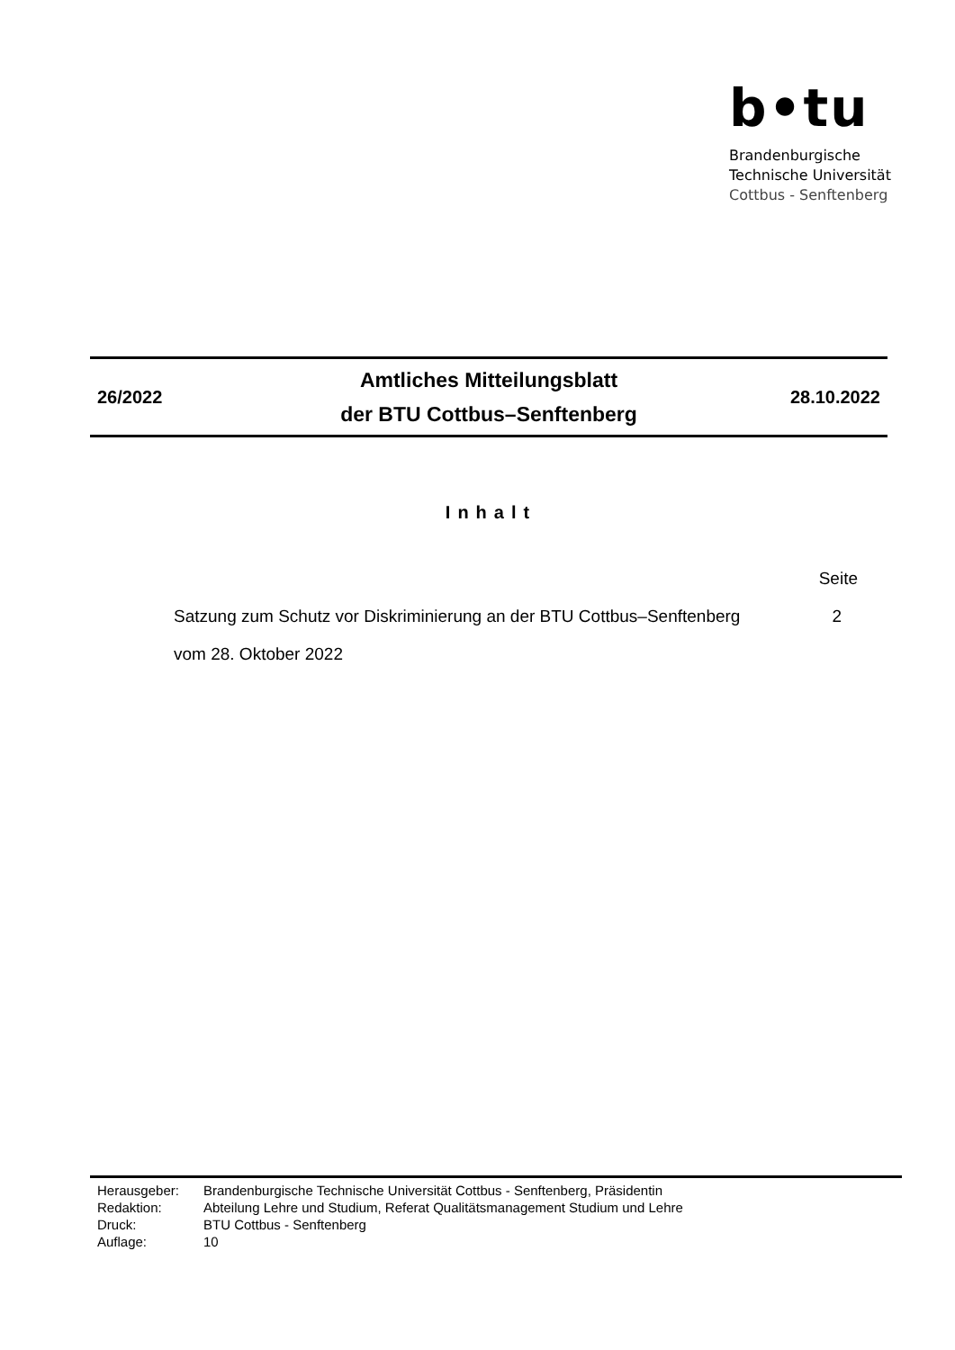b•tu
Brandenburgische
Technische Universität
Cottbus - Senftenberg
26/2022
Amtliches Mitteilungsblatt
der BTU Cottbus–Senftenberg
28.10.2022
Inhalt
Seite
Satzung zum Schutz vor Diskriminierung an der BTU Cottbus–Senftenberg 2
vom 28. Oktober 2022
| Herausgeber: | Brandenburgische Technische Universität Cottbus - Senftenberg, Präsidentin |
| Redaktion: | Abteilung Lehre und Studium, Referat Qualitätsmanagement Studium und Lehre |
| Druck: | BTU Cottbus - Senftenberg |
| Auflage: | 10 |